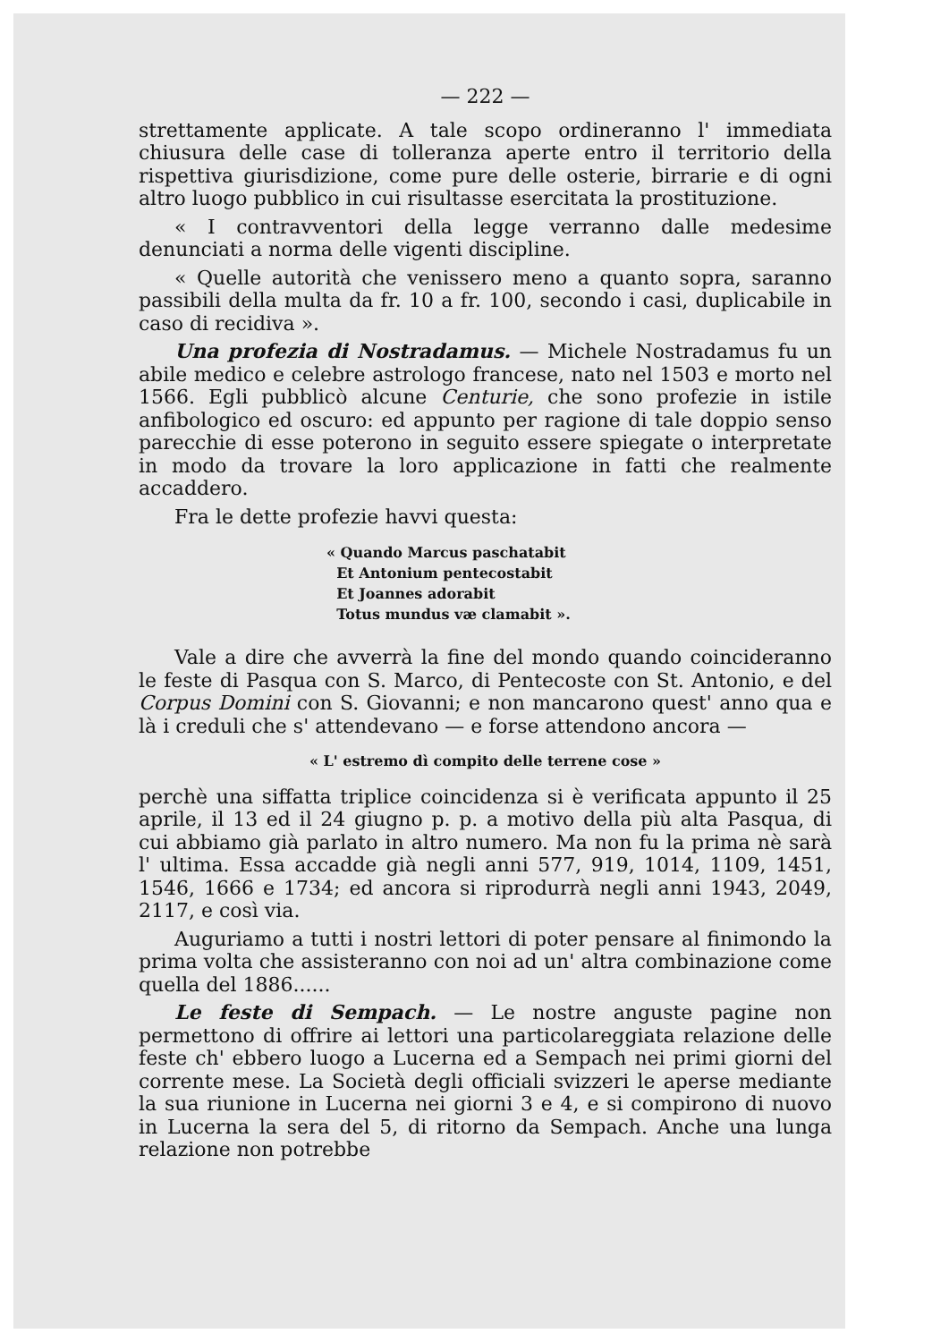— 222 —
strettamente applicate. A tale scopo ordineranno l' immediata chiusura delle case di tolleranza aperte entro il territorio della rispettiva giurisdizione, come pure delle osterie, birrarie e di ogni altro luogo pubblico in cui risultasse esercitata la prostituzione.
« I contravventori della legge verranno dalle medesime denunciati a norma delle vigenti discipline.
« Quelle autorità che venissero meno a quanto sopra, saranno passibili della multa da fr. 10 a fr. 100, secondo i casi, duplicabile in caso di recidiva ».
Una profezia di Nostradamus. — Michele Nostradamus fu un abile medico e celebre astrologo francese, nato nel 1503 e morto nel 1566. Egli pubblicò alcune Centurie, che sono profezie in istile anfibologico ed oscuro: ed appunto per ragione di tale doppio senso parecchie di esse poterono in seguito essere spiegate o interpretate in modo da trovare la loro applicazione in fatti che realmente accaddero.
Fra le dette profezie havvi questa:
« Quando Marcus paschatabit
Et Antonium pentecostabit
Et Joannes adorabit
Totus mundus væ clamabit ».
Vale a dire che avverrà la fine del mondo quando coincideranno le feste di Pasqua con S. Marco, di Pentecoste con St. Antonio, e del Corpus Domini con S. Giovanni; e non mancarono quest' anno qua e là i creduli che s' attendevano — e forse attendono ancora —
« L' estremo dì compito delle terrene cose »
perchè una siffatta triplice coincidenza si è verificata appunto il 25 aprile, il 13 ed il 24 giugno p. p. a motivo della più alta Pasqua, di cui abbiamo già parlato in altro numero. Ma non fu la prima nè sarà l' ultima. Essa accadde già negli anni 577, 919, 1014, 1109, 1451, 1546, 1666 e 1734; ed ancora si riprodurrà negli anni 1943, 2049, 2117, e così via.
Auguriamo a tutti i nostri lettori di poter pensare al finimondo la prima volta che assisteranno con noi ad un' altra combinazione come quella del 1886......
Le feste di Sempach. — Le nostre anguste pagine non permettono di offrire ai lettori una particolareggiata relazione delle feste ch' ebbero luogo a Lucerna ed a Sempach nei primi giorni del corrente mese. La Società degli officiali svizzeri le aperse mediante la sua riunione in Lucerna nei giorni 3 e 4, e si compirono di nuovo in Lucerna la sera del 5, di ritorno da Sempach. Anche una lunga relazione non potrebbe